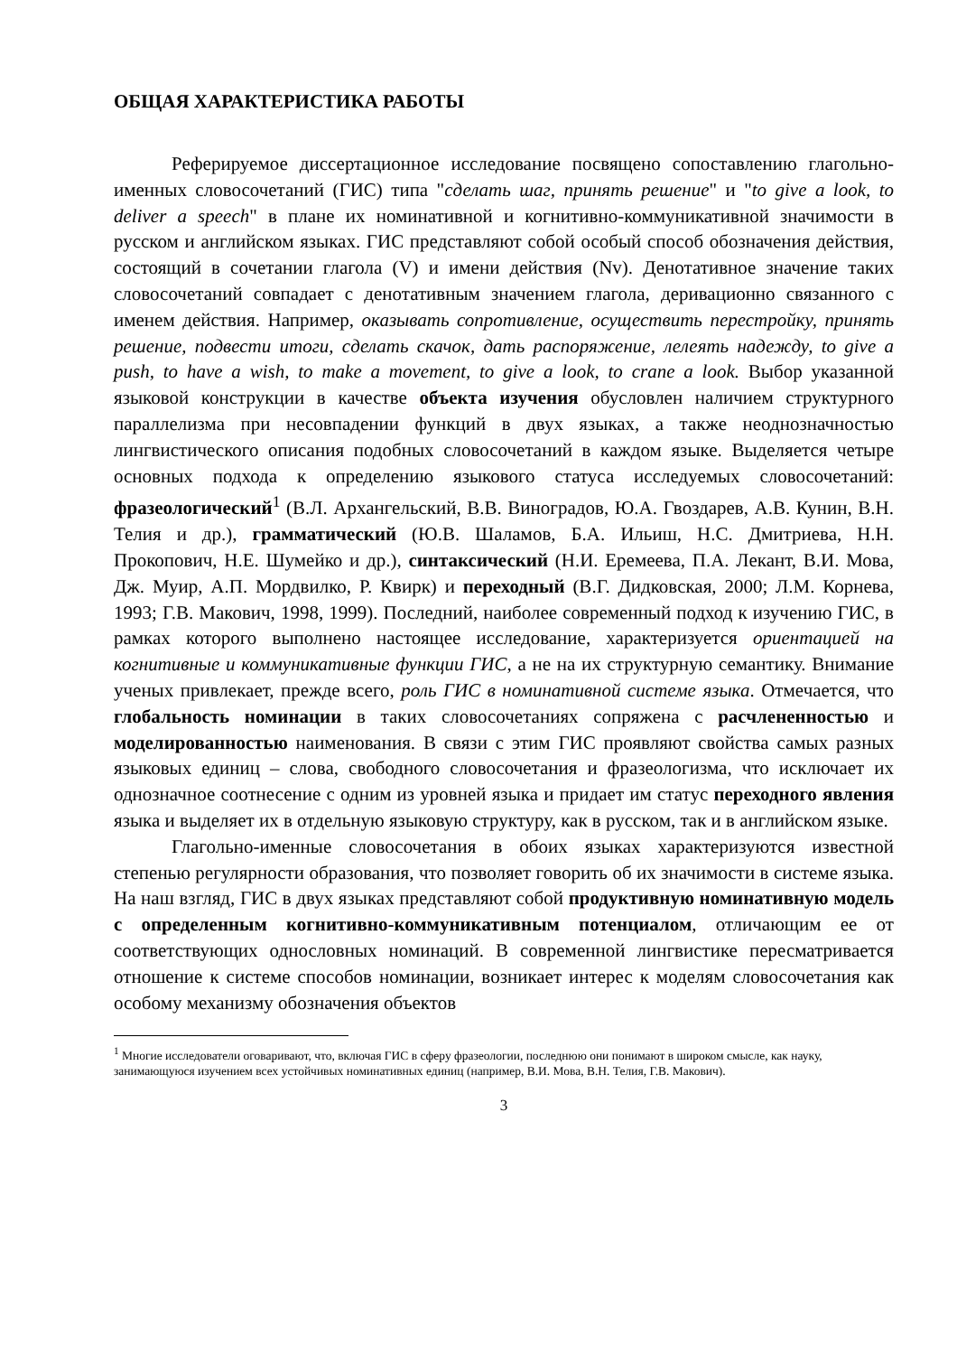ОБЩАЯ ХАРАКТЕРИСТИКА РАБОТЫ
Реферируемое диссертационное исследование посвящено сопоставлению глагольно-именных словосочетаний (ГИС) типа "сделать шаг, принять решение" и "to give a look, to deliver a speech" в плане их номинативной и когнитивно-коммуникативной значимости в русском и английском языках. ГИС представляют собой особый способ обозначения действия, состоящий в сочетании глагола (V) и имени действия (Nv). Денотативное значение таких словосочетаний совпадает с денотативным значением глагола, деривационно связанного с именем действия. Например, оказывать сопротивление, осуществить перестройку, принять решение, подвести итоги, сделать скачок, дать распоряжение, лелеять надежду, to give a push, to have a wish, to make a movement, to give a look, to crane a look. Выбор указанной языковой конструкции в качестве объекта изучения обусловлен наличием структурного параллелизма при несовпадении функций в двух языках, а также неоднозначностью лингвистического описания подобных словосочетаний в каждом языке. Выделяется четыре основных подхода к определению языкового статуса исследуемых словосочетаний: фразеологический<sup>1</sup> (В.Л. Архангельский, В.В. Виноградов, Ю.А. Гвоздарев, А.В. Кунин, В.Н. Телия и др.), грамматический (Ю.В. Шаламов, Б.А. Ильиш, Н.С. Дмитриева, Н.Н. Прокопович, Н.Е. Шумейко и др.), синтаксический (Н.И. Еремеева, П.А. Лекант, В.И. Мова, Дж. Муир, А.П. Мордвилко, Р. Квирк) и переходный (В.Г. Дидковская, 2000; Л.М. Корнева, 1993; Г.В. Макович, 1998, 1999). Последний, наиболее современный подход к изучению ГИС, в рамках которого выполнено настоящее исследование, характеризуется ориентацией на когнитивные и коммуникативные функции ГИС, а не на их структурную семантику. Внимание ученых привлекает, прежде всего, роль ГИС в номинативной системе языка. Отмечается, что глобальность номинации в таких словосочетаниях сопряжена с расчлененностью и моделированностью наименования. В связи с этим ГИС проявляют свойства самых разных языковых единиц – слова, свободного словосочетания и фразеологизма, что исключает их однозначное соотнесение с одним из уровней языка и придает им статус переходного явления языка и выделяет их в отдельную языковую структуру, как в русском, так и в английском языке.
Глагольно-именные словосочетания в обоих языках характеризуются известной степенью регулярности образования, что позволяет говорить об их значимости в системе языка. На наш взгляд, ГИС в двух языках представляют собой продуктивную номинативную модель с определенным когнитивно-коммуникативным потенциалом, отличающим ее от соответствующих однословных номинаций. В современной лингвистике пересматривается отношение к системе способов номинации, возникает интерес к моделям словосочетания как особому механизму обозначения объектов
<sup>1</sup> Многие исследователи оговаривают, что, включая ГИС в сферу фразеологии, последнюю они понимают в широком смысле, как науку, занимающуюся изучением всех устойчивых номинативных единиц (например, В.И. Мова, В.Н. Телия, Г.В. Макович).
3